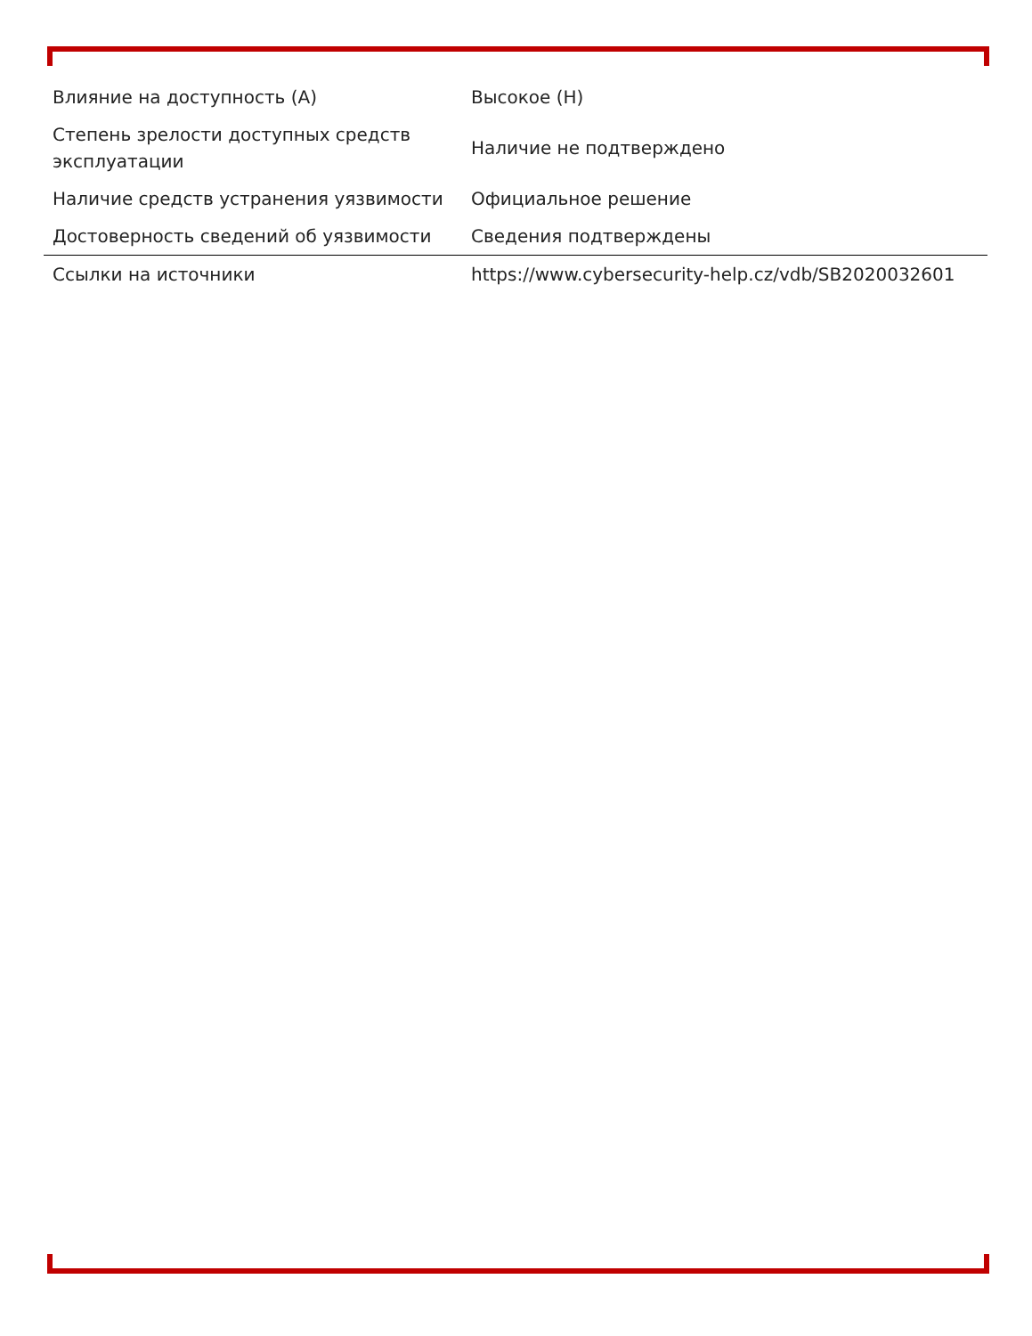| Влияние на доступность (A) | Высокое (H) |
| Степень зрелости доступных средств эксплуатации | Наличие не подтверждено |
| Наличие средств устранения уязвимости | Официальное решение |
| Достоверность сведений об уязвимости | Сведения подтверждены |
| Ссылки на источники | https://www.cybersecurity-help.cz/vdb/SB2020032601 |